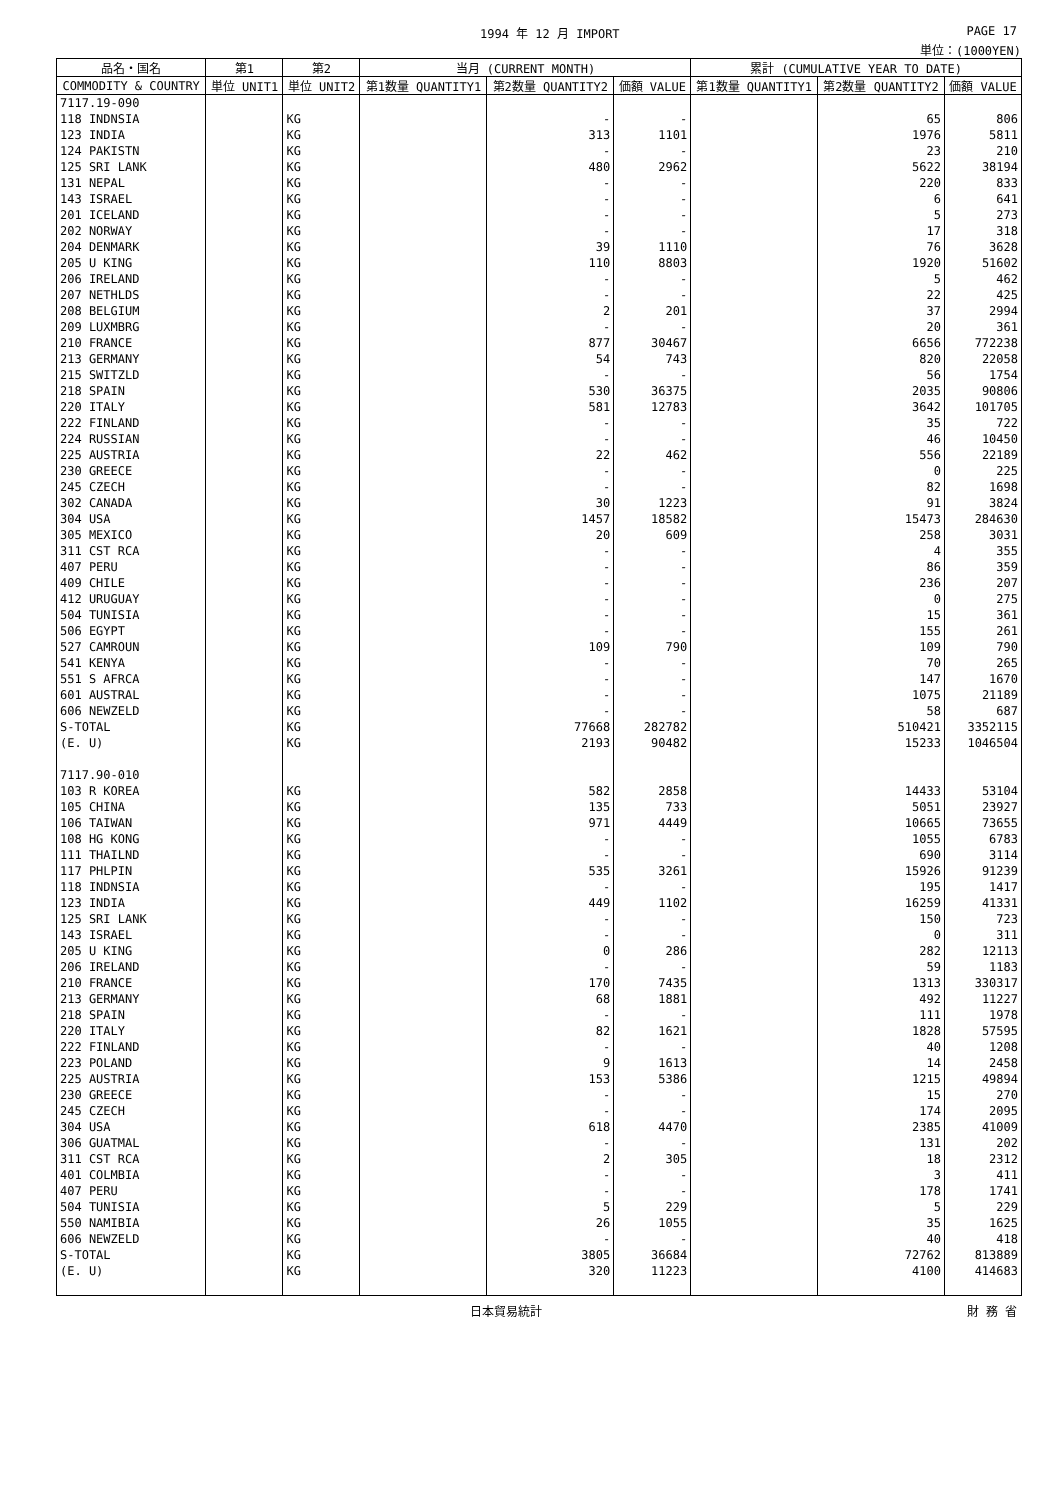1994 年 12 月 IMPORT PAGE 17
単位：(1000YEN)
| 品名・国名 | 第1 | 第2 | 当月 (CURRENT MONTH) | | | 累計 (CUMULATIVE YEAR TO DATE) | | |
| --- | --- | --- | --- | --- | --- | --- | --- | --- |
| COMMODITY & COUNTRY | 単位 UNIT1 | 単位 UNIT2 | 第1数量 QUANTITY1 | 第2数量 QUANTITY2 | 価額 VALUE | 第1数量 QUANTITY1 | 第2数量 QUANTITY2 | 価額 VALUE |
| 7117.19-090 | | | | | | | | |
| 118 INDNSIA | | KG | | - | - | | 65 | 806 |
| 123 INDIA | | KG | | 313 | 1101 | | 1976 | 5811 |
| 124 PAKISTN | | KG | | - | - | | 23 | 210 |
| 125 SRI LANK | | KG | | 480 | 2962 | | 5622 | 38194 |
| 131 NEPAL | | KG | | - | - | | 220 | 833 |
| 143 ISRAEL | | KG | | - | - | | 6 | 641 |
| 201 ICELAND | | KG | | - | - | | 5 | 273 |
| 202 NORWAY | | KG | | - | - | | 17 | 318 |
| 204 DENMARK | | KG | | 39 | 1110 | | 76 | 3628 |
| 205 U KING | | KG | | 110 | 8803 | | 1920 | 51602 |
| 206 IRELAND | | KG | | - | - | | 5 | 462 |
| 207 NETHLDS | | KG | | - | - | | 22 | 425 |
| 208 BELGIUM | | KG | | 2 | 201 | | 37 | 2994 |
| 209 LUXMBRG | | KG | | - | - | | 20 | 361 |
| 210 FRANCE | | KG | | 877 | 30467 | | 6656 | 772238 |
| 213 GERMANY | | KG | | 54 | 743 | | 820 | 22058 |
| 215 SWITZLD | | KG | | - | - | | 56 | 1754 |
| 218 SPAIN | | KG | | 530 | 36375 | | 2035 | 90806 |
| 220 ITALY | | KG | | 581 | 12783 | | 3642 | 101705 |
| 222 FINLAND | | KG | | - | - | | 35 | 722 |
| 224 RUSSIAN | | KG | | - | - | | 46 | 10450 |
| 225 AUSTRIA | | KG | | 22 | 462 | | 556 | 22189 |
| 230 GREECE | | KG | | - | - | | 0 | 225 |
| 245 CZECH | | KG | | - | - | | 82 | 1698 |
| 302 CANADA | | KG | | 30 | 1223 | | 91 | 3824 |
| 304 USA | | KG | | 1457 | 18582 | | 15473 | 284630 |
| 305 MEXICO | | KG | | 20 | 609 | | 258 | 3031 |
| 311 CST RCA | | KG | | - | - | | 4 | 355 |
| 407 PERU | | KG | | - | - | | 86 | 359 |
| 409 CHILE | | KG | | - | - | | 236 | 207 |
| 412 URUGUAY | | KG | | - | - | | 0 | 275 |
| 504 TUNISIA | | KG | | - | - | | 15 | 361 |
| 506 EGYPT | | KG | | - | - | | 155 | 261 |
| 527 CAMROUN | | KG | | 109 | 790 | | 109 | 790 |
| 541 KENYA | | KG | | - | - | | 70 | 265 |
| 551 S AFRCA | | KG | | - | - | | 147 | 1670 |
| 601 AUSTRAL | | KG | | - | - | | 1075 | 21189 |
| 606 NEWZELD | | KG | | - | - | | 58 | 687 |
| S-TOTAL | | KG | | 77668 | 282782 | | 510421 | 3352115 |
| (E. U) | | KG | | 2193 | 90482 | | 15233 | 1046504 |
| 7117.90-010 | | | | | | | | |
| 103 R KOREA | | KG | | 582 | 2858 | | 14433 | 53104 |
| 105 CHINA | | KG | | 135 | 733 | | 5051 | 23927 |
| 106 TAIWAN | | KG | | 971 | 4449 | | 10665 | 73655 |
| 108 HG KONG | | KG | | - | - | | 1055 | 6783 |
| 111 THAILND | | KG | | - | - | | 690 | 3114 |
| 117 PHLPIN | | KG | | 535 | 3261 | | 15926 | 91239 |
| 118 INDNSIA | | KG | | - | - | | 195 | 1417 |
| 123 INDIA | | KG | | 449 | 1102 | | 16259 | 41331 |
| 125 SRI LANK | | KG | | - | - | | 150 | 723 |
| 143 ISRAEL | | KG | | - | - | | 0 | 311 |
| 205 U KING | | KG | | 0 | 286 | | 282 | 12113 |
| 206 IRELAND | | KG | | - | - | | 59 | 1183 |
| 210 FRANCE | | KG | | 170 | 7435 | | 1313 | 330317 |
| 213 GERMANY | | KG | | 68 | 1881 | | 492 | 11227 |
| 218 SPAIN | | KG | | - | - | | 111 | 1978 |
| 220 ITALY | | KG | | 82 | 1621 | | 1828 | 57595 |
| 222 FINLAND | | KG | | - | - | | 40 | 1208 |
| 223 POLAND | | KG | | 9 | 1613 | | 14 | 2458 |
| 225 AUSTRIA | | KG | | 153 | 5386 | | 1215 | 49894 |
| 230 GREECE | | KG | | - | - | | 15 | 270 |
| 245 CZECH | | KG | | - | - | | 174 | 2095 |
| 304 USA | | KG | | 618 | 4470 | | 2385 | 41009 |
| 306 GUATMAL | | KG | | - | - | | 131 | 202 |
| 311 CST RCA | | KG | | 2 | 305 | | 18 | 2312 |
| 401 COLMBIA | | KG | | - | - | | 3 | 411 |
| 407 PERU | | KG | | - | - | | 178 | 1741 |
| 504 TUNISIA | | KG | | 5 | 229 | | 5 | 229 |
| 550 NAMIBIA | | KG | | 26 | 1055 | | 35 | 1625 |
| 606 NEWZELD | | KG | | - | - | | 40 | 418 |
| S-TOTAL | | KG | | 3805 | 36684 | | 72762 | 813889 |
| (E. U) | | KG | | 320 | 11223 | | 4100 | 414683 |
日本貿易統計 財 務 省